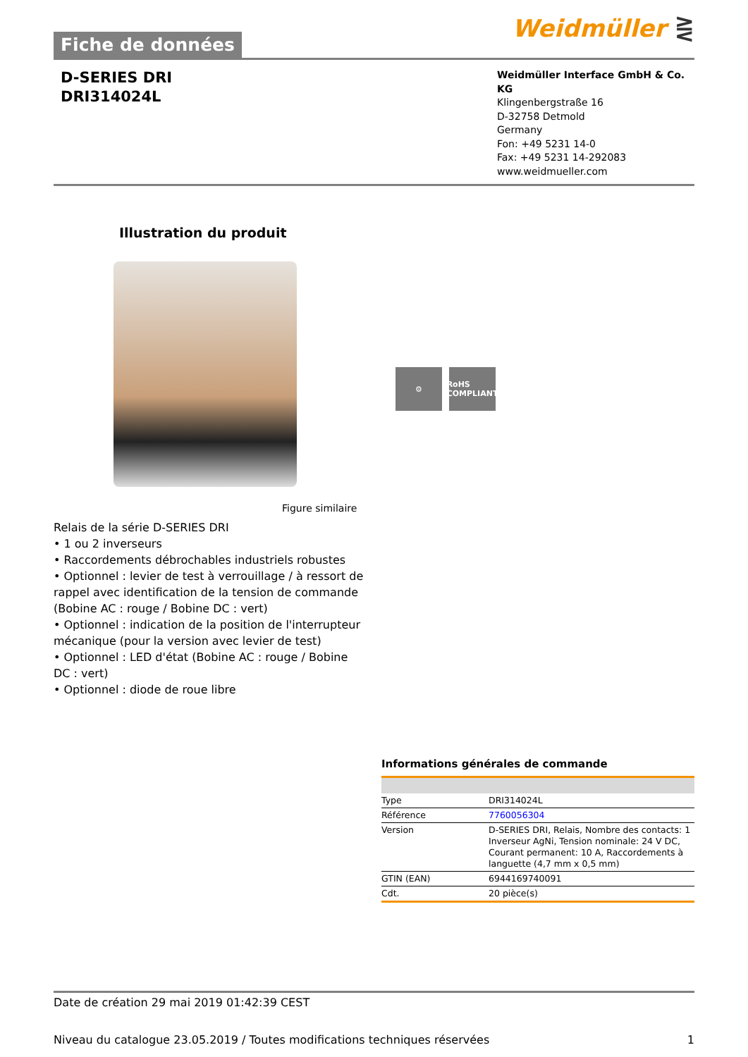Fiche de données
Weidmüller ⋛
D-SERIES DRI
DRI314024L
Weidmüller Interface GmbH & Co. KG
Klingenbergstraße 16
D-32758 Detmold
Germany
Fon: +49 5231 14-0
Fax: +49 5231 14-292083
www.weidmueller.com
Illustration du produit
⚙ RoHS
COMPLIANT
Figure similaire
Relais de la série D-SERIES DRI
• 1 ou 2 inverseurs
• Raccordements débrochables industriels robustes
• Optionnel : levier de test à verrouillage / à ressort de rappel avec identification de la tension de commande (Bobine AC : rouge / Bobine DC : vert)
• Optionnel : indication de la position de l'interrupteur mécanique (pour la version avec levier de test)
• Optionnel : LED d'état (Bobine AC : rouge / Bobine DC : vert)
• Optionnel : diode de roue libre
Informations générales de commande
| Type | DRI314024L |
| Référence | 7760056304 |
| Version | D-SERIES DRI, Relais, Nombre des contacts: 1 Inverseur AgNi, Tension nominale: 24 V DC, Courant permanent: 10 A, Raccordements à languette (4,7 mm x 0,5 mm) |
| GTIN (EAN) | 6944169740091 |
| Cdt. | 20 pièce(s) |
Date de création 29 mai 2019 01:42:39 CEST
Niveau du catalogue 23.05.2019 / Toutes modifications techniques réservées 1